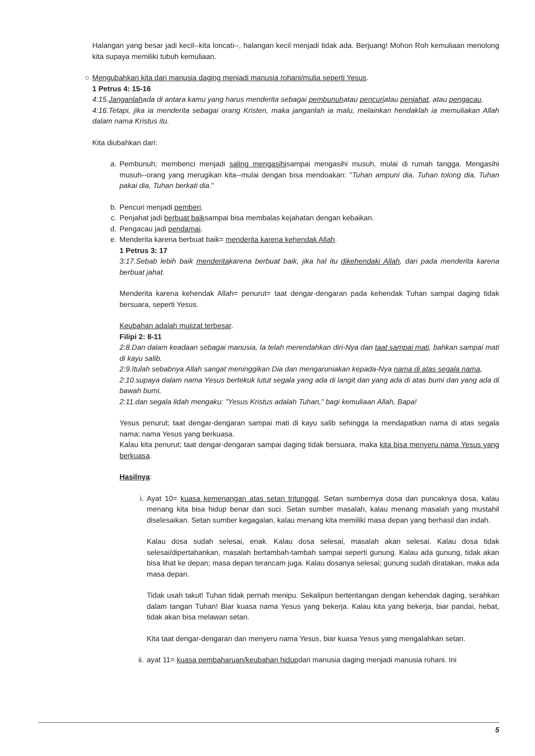Halangan yang besar jadi kecil--kita loncati--, halangan kecil menjadi tidak ada. Berjuang! Mohon Roh kemuliaan menolong kita supaya memiliki tubuh kemuliaan.
○ Mengubahkan kita dari manusia daging menjadi manusia rohani/mulia seperti Yesus.
1 Petrus 4: 15-16
4:15.Janganlahada di antara kamu yang harus menderita sebagai pembunuhatau pencuriatau penjahat, atau pengacau.
4:16.Tetapi, jika ia menderita sebagai orang Kristen, maka janganlah ia malu, melainkan hendaklah ia memuliakan Allah dalam nama Kristus itu.
Kita diubahkan dari:
a. Pembunuh; membenci menjadi saling mengasihisampai mengasihi musuh, mulai di rumah tangga. Mengasihi musuh--orang yang merugikan kita--mulai dengan bisa mendoakan: "Tuhan ampuni dia, Tuhan tolong dia, Tuhan pakai dia, Tuhan berkati dia."
b. Pencuri menjadi pemberi.
c. Penjahat jadi berbuat baiksampai bisa membalas kejahatan dengan kebaikan.
d. Pengacau jadi pendamai.
e. Menderita karena berbuat baik= menderita karena kehendak Allah.
1 Petrus 3: 17
3:17.Sebab lebih baik menderitakarena berbuat baik, jika hal itu dikehendaki Allah, dari pada menderita karena berbuat jahat.
Menderita karena kehendak Allah= penurut= taat dengar-dengaran pada kehendak Tuhan sampai daging tidak bersuara, seperti Yesus.
Keubahan adalah mujizat terbesar.
Filipi 2: 8-11
2:8.Dan dalam keadaan sebagai manusia, Ia telah merendahkan diri-Nya dan taat sampai mati, bahkan sampai mati di kayu salib.
2:9.Itulah sebabnya Allah sangat meninggikan Dia dan mengaruniakan kepada-Nya nama di atas segala nama,
2:10.supaya dalam nama Yesus bertekuk lutut segala yang ada di langit dan yang ada di atas bumi dan yang ada di bawah bumi,
2:11.dan segala lidah mengaku: "Yesus Kristus adalah Tuhan," bagi kemuliaan Allah, Bapa!
Yesus penurut; taat dengar-dengaran sampai mati di kayu salib sehingga Ia mendapatkan nama di atas segala nama; nama Yesus yang berkuasa.
Kalau kita penurut; taat dengar-dengaran sampai daging tidak bersuara, maka kita bisa menyeru nama Yesus yang berkuasa.
Hasilnya:
i. Ayat 10= kuasa kemenangan atas setan tritunggal. Setan sumbernya dosa dan puncaknya dosa, kalau menang kita bisa hidup benar dan suci. Setan sumber masalah, kalau menang masalah yang mustahil diselesaikan. Setan sumber kegagalan, kalau menang kita memiliki masa depan yang berhasil dan indah.
Kalau dosa sudah selesai, enak. Kalau dosa selesai, masalah akan selesai. Kalau dosa tidak selesai/dipertahankan, masalah bertambah-tambah sampai seperti gunung. Kalau ada gunung, tidak akan bisa lihat ke depan; masa depan terancam juga. Kalau dosanya selesai; gunung sudah diratakan, maka ada masa depan.
Tidak usah takut! Tuhan tidak pernah menipu. Sekalipun bertentangan dengan kehendak daging, serahkan dalam tangan Tuhan! Biar kuasa nama Yesus yang bekerja. Kalau kita yang bekerja, biar pandai, hebat, tidak akan bisa melawan setan.
Kita taat dengar-dengaran dan menyeru nama Yesus, biar kuasa Yesus yang mengalahkan setan.
ii. ayat 11= kuasa pembaharuan/keubahan hidupdari manusia daging menjadi manusia rohani. Ini
5